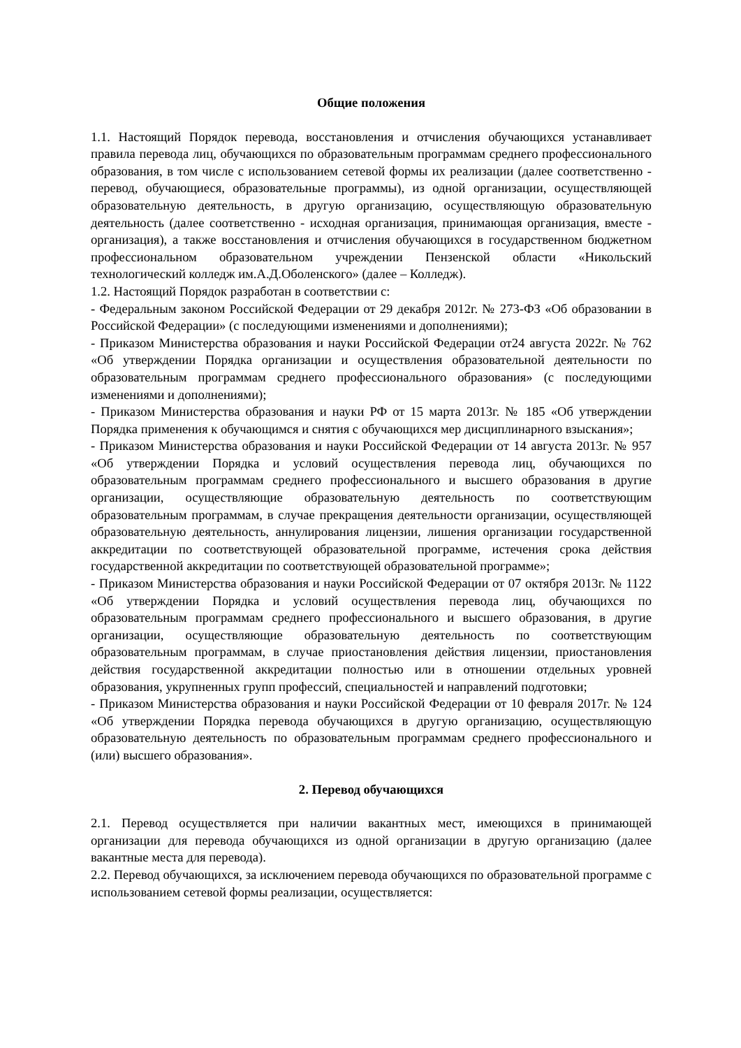Общие положения
1.1. Настоящий Порядок перевода, восстановления и отчисления обучающихся устанавливает правила перевода лиц, обучающихся по образовательным программам среднего профессионального образования, в том числе с использованием сетевой формы их реализации (далее соответственно - перевод, обучающиеся, образовательные программы), из одной организации, осуществляющей образовательную деятельность, в другую организацию, осуществляющую образовательную деятельность (далее соответственно - исходная организация, принимающая организация, вместе - организация), а также восстановления и отчисления обучающихся в государственном бюджетном профессиональном образовательном учреждении Пензенской области «Никольский технологический колледж им.А.Д.Оболенского» (далее – Колледж).
1.2. Настоящий Порядок разработан в соответствии с:
- Федеральным законом Российской Федерации от 29 декабря 2012г. № 273-ФЗ «Об образовании в Российской Федерации» (с последующими изменениями и дополнениями);
- Приказом Министерства образования и науки Российской Федерации от24 августа 2022г. № 762 «Об утверждении Порядка организации и осуществления образовательной деятельности по образовательным программам среднего профессионального образования» (с последующими изменениями и дополнениями);
- Приказом Министерства образования и науки РФ от 15 марта 2013г. № 185 «Об утверждении Порядка применения к обучающимся и снятия с обучающихся мер дисциплинарного взыскания»;
- Приказом Министерства образования и науки Российской Федерации от 14 августа 2013г. № 957 «Об утверждении Порядка и условий осуществления перевода лиц, обучающихся по образовательным программам среднего профессионального и высшего образования в другие организации, осуществляющие образовательную деятельность по соответствующим образовательным программам, в случае прекращения деятельности организации, осуществляющей образовательную деятельность, аннулирования лицензии, лишения организации государственной аккредитации по соответствующей образовательной программе, истечения срока действия государственной аккредитации по соответствующей образовательной программе»;
- Приказом Министерства образования и науки Российской Федерации от 07 октября 2013г. № 1122 «Об утверждении Порядка и условий осуществления перевода лиц, обучающихся по образовательным программам среднего профессионального и высшего образования, в другие организации, осуществляющие образовательную деятельность по соответствующим образовательным программам, в случае приостановления действия лицензии, приостановления действия государственной аккредитации полностью или в отношении отдельных уровней образования, укрупненных групп профессий, специальностей и направлений подготовки;
- Приказом Министерства образования и науки Российской Федерации от 10 февраля 2017г. № 124 «Об утверждении Порядка перевода обучающихся в другую организацию, осуществляющую образовательную деятельность по образовательным программам среднего профессионального и (или) высшего образования».
2. Перевод обучающихся
2.1. Перевод осуществляется при наличии вакантных мест, имеющихся в принимающей организации для перевода обучающихся из одной организации в другую организацию (далее вакантные места для перевода).
2.2. Перевод обучающихся, за исключением перевода обучающихся по образовательной программе с использованием сетевой формы реализации, осуществляется: